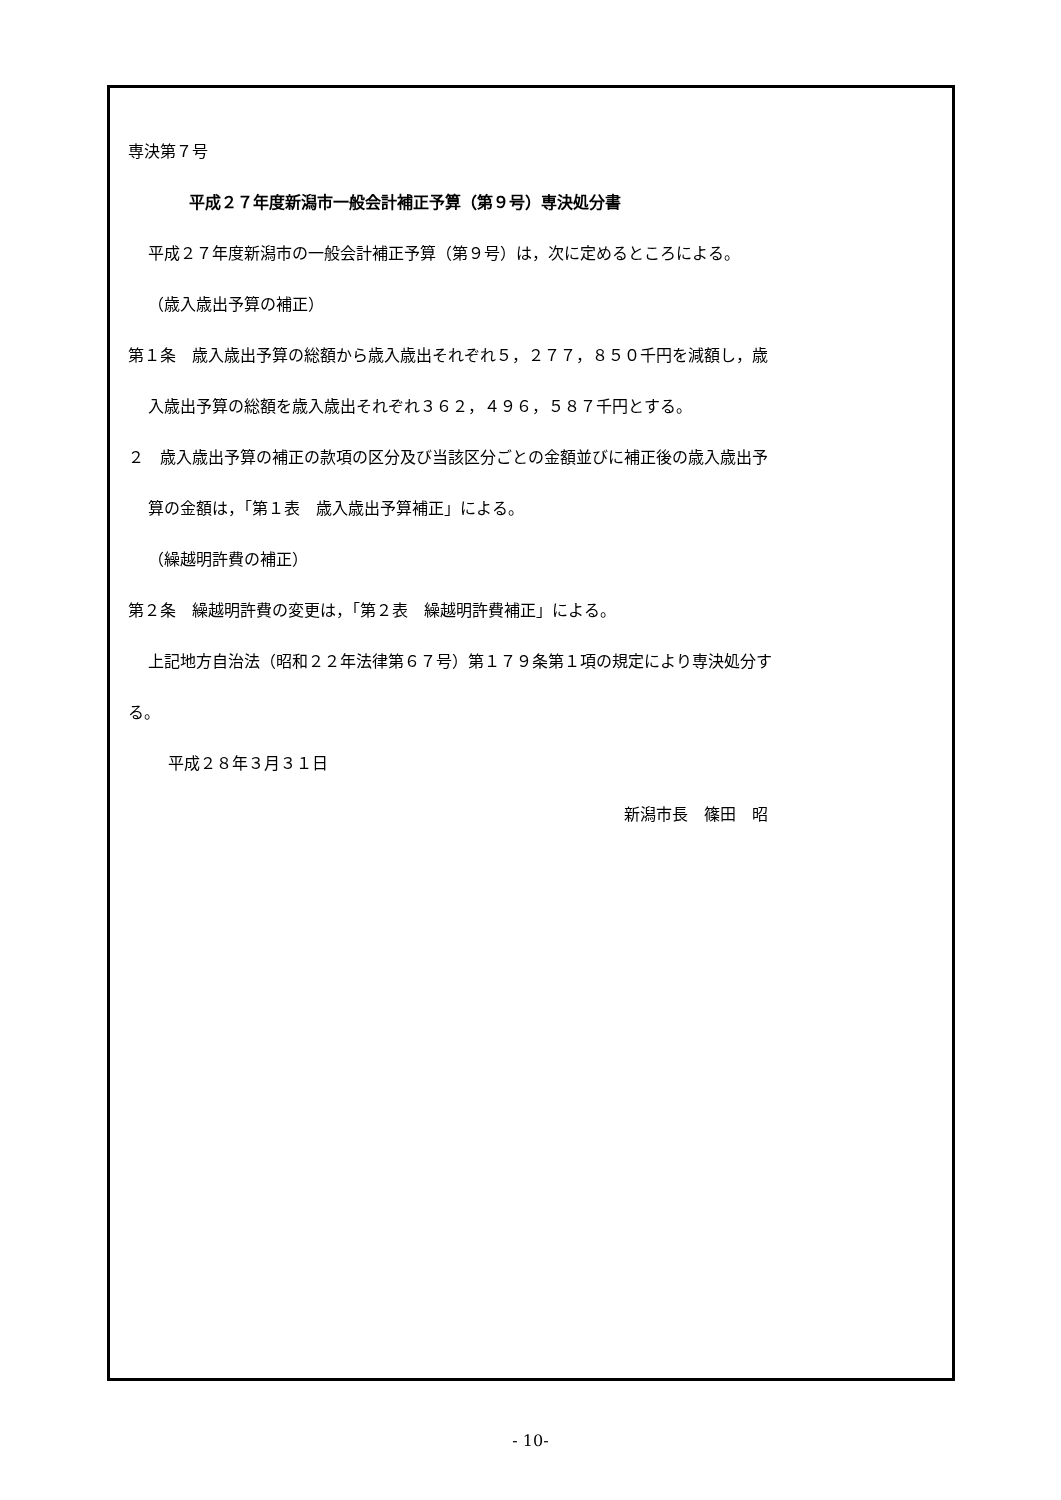専決第７号
平成２７年度新潟市一般会計補正予算（第９号）専決処分書
平成２７年度新潟市の一般会計補正予算（第９号）は，次に定めるところによる。
（歳入歳出予算の補正）
第１条　歳入歳出予算の総額から歳入歳出それぞれ５，２７７，８５０千円を減額し，歳
入歳出予算の総額を歳入歳出それぞれ３６２，４９６，５８７千円とする。
２　歳入歳出予算の補正の款項の区分及び当該区分ごとの金額並びに補正後の歳入歳出予
算の金額は，「第１表　歳入歳出予算補正」による。
（繰越明許費の補正）
第２条　繰越明許費の変更は，「第２表　繰越明許費補正」による。
上記地方自治法（昭和２２年法律第６７号）第１７９条第１項の規定により専決処分す
る。
平成２８年３月３１日
新潟市長　篠田　昭
- 10-